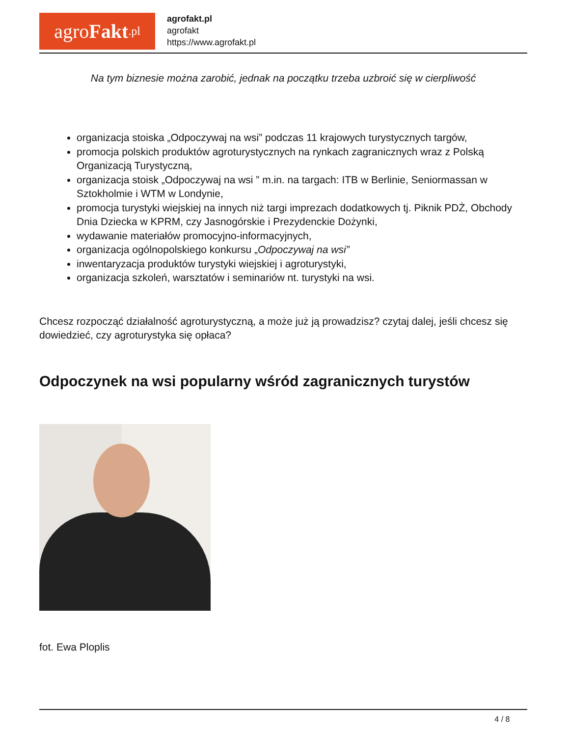agro Fakt.pl
agrofakt.pl
agrofakt
https://www.agrofakt.pl
Na tym biznesie można zarobić, jednak na początku trzeba uzbroić się w cierpliwość
organizacja stoiska „Odpoczywaj na wsi” podczas 11 krajowych turystycznych targów,
promocja polskich produktów agroturystycznych na rynkach zagranicznych wraz z Polską Organizacją Turystyczną,
organizacja stoisk „Odpoczywaj na wsi ” m.in. na targach: ITB w Berlinie, Seniormassan w Sztokholmie i WTM w Londynie,
promocja turystyki wiejskiej na innych niż targi imprezach dodatkowych tj. Piknik PDŻ, Obchody Dnia Dziecka w KPRM, czy Jasnogórskie i Prezydenckie Dożynki,
wydawanie materiałów promocyjno-informacyjnych,
organizacja ogólnopolskiego konkursu „Odpoczywaj na wsi”
inwentaryzacja produktów turystyki wiejskiej i agroturystyki,
organizacja szkoleń, warsztatów i seminariów nt. turystyki na wsi.
Chcesz rozpocząć działalność agroturystyczną, a może już ją prowadzisz? czytaj dalej, jeśli chcesz się dowiedzieć, czy agroturystyka się opłaca?
Odpoczynek na wsi popularny wśród zagranicznych turystów
fot. Ewa Ploplis
4 / 8